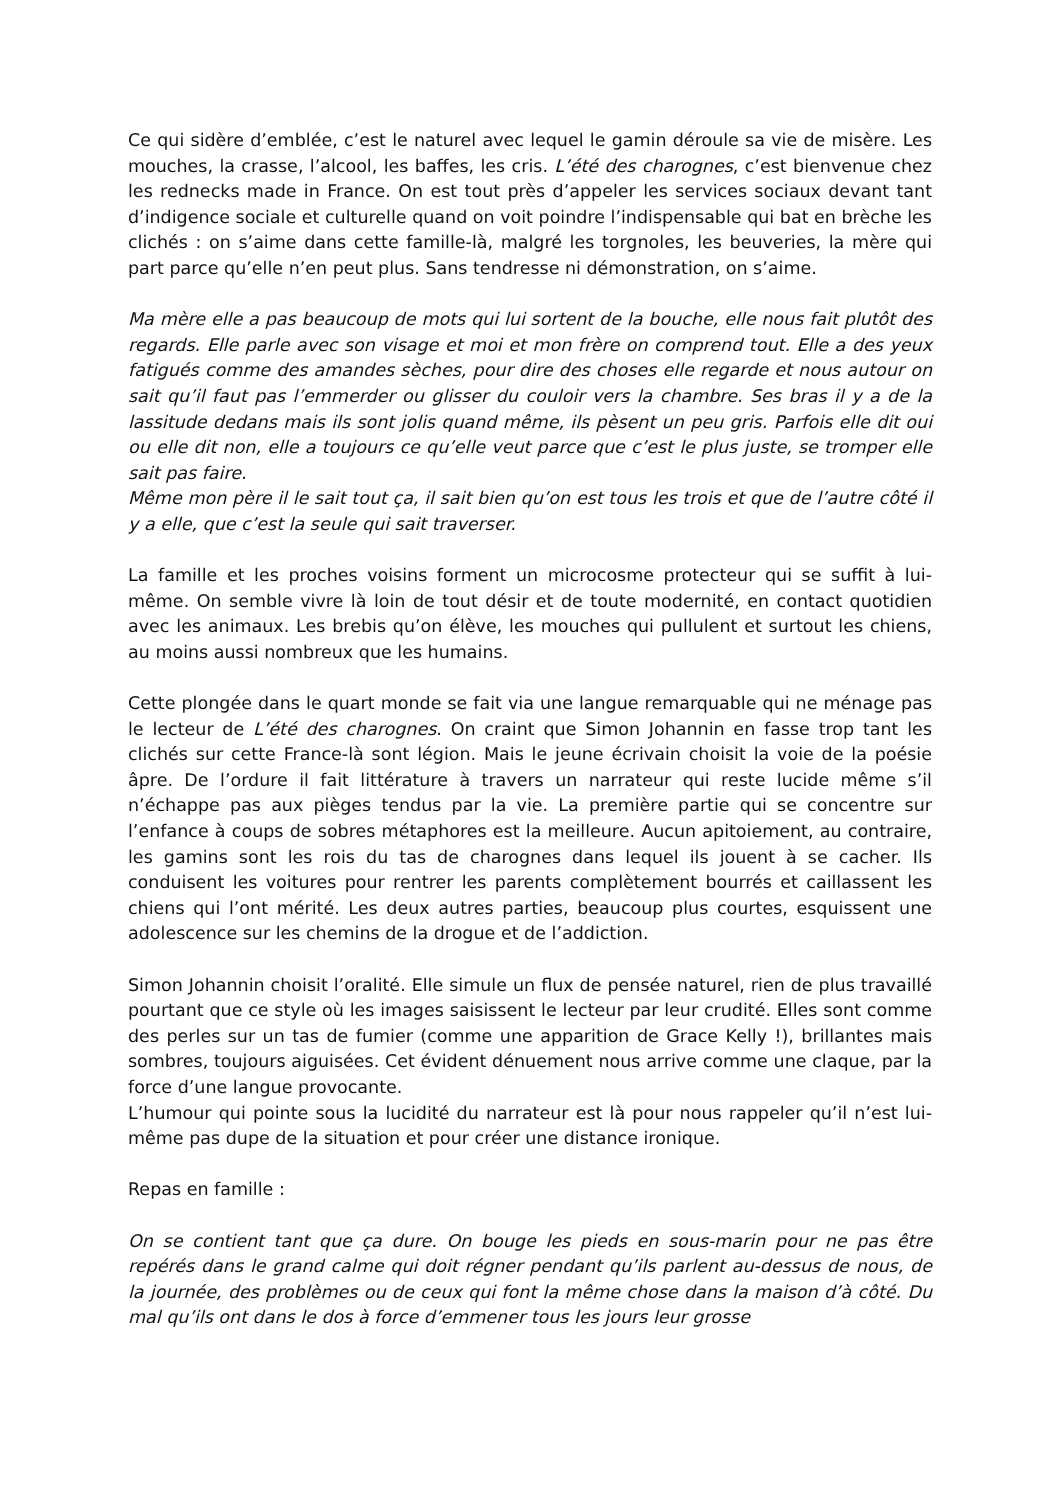Ce qui sidère d’emblée, c’est le naturel avec lequel le gamin déroule sa vie de misère. Les mouches, la crasse, l’alcool, les baffes, les cris. L’été des charognes, c’est bienvenue chez les rednecks made in France. On est tout près d’appeler les services sociaux devant tant d’indigence sociale et culturelle quand on voit poindre l’indispensable qui bat en brèche les clichés : on s’aime dans cette famille-là, malgré les torgnoles, les beuveries, la mère qui part parce qu’elle n’en peut plus. Sans tendresse ni démonstration, on s’aime.
Ma mère elle a pas beaucoup de mots qui lui sortent de la bouche, elle nous fait plutôt des regards. Elle parle avec son visage et moi et mon frère on comprend tout. Elle a des yeux fatigués comme des amandes sèches, pour dire des choses elle regarde et nous autour on sait qu’il faut pas l’emmerder ou glisser du couloir vers la chambre. Ses bras il y a de la lassitude dedans mais ils sont jolis quand même, ils pèsent un peu gris. Parfois elle dit oui ou elle dit non, elle a toujours ce qu’elle veut parce que c’est le plus juste, se tromper elle sait pas faire.
Même mon père il le sait tout ça, il sait bien qu’on est tous les trois et que de l’autre côté il y a elle, que c’est la seule qui sait traverser.
La famille et les proches voisins forment un microcosme protecteur qui se suffit à lui-même. On semble vivre là loin de tout désir et de toute modernité, en contact quotidien avec les animaux. Les brebis qu’on élève, les mouches qui pullulent et surtout les chiens, au moins aussi nombreux que les humains.
Cette plongée dans le quart monde se fait via une langue remarquable qui ne ménage pas le lecteur de L’été des charognes. On craint que Simon Johannin en fasse trop tant les clichés sur cette France-là sont légion. Mais le jeune écrivain choisit la voie de la poésie âpre. De l’ordure il fait littérature à travers un narrateur qui reste lucide même s’il n’échappe pas aux pièges tendus par la vie. La première partie qui se concentre sur l’enfance à coups de sobres métaphores est la meilleure. Aucun apitoiement, au contraire, les gamins sont les rois du tas de charognes dans lequel ils jouent à se cacher. Ils conduisent les voitures pour rentrer les parents complètement bourrés et caillassent les chiens qui l’ont mérité. Les deux autres parties, beaucoup plus courtes, esquissent une adolescence sur les chemins de la drogue et de l’addiction.
Simon Johannin choisit l’oralité. Elle simule un flux de pensée naturel, rien de plus travaillé pourtant que ce style où les images saisissent le lecteur par leur crudité. Elles sont comme des perles sur un tas de fumier (comme une apparition de Grace Kelly !), brillantes mais sombres, toujours aiguisées. Cet évident dénuement nous arrive comme une claque, par la force d’une langue provocante.
L’humour qui pointe sous la lucidité du narrateur est là pour nous rappeler qu’il n’est lui-même pas dupe de la situation et pour créer une distance ironique.
Repas en famille :
On se contient tant que ça dure. On bouge les pieds en sous-marin pour ne pas être repérés dans le grand calme qui doit régner pendant qu’ils parlent au-dessus de nous, de la journée, des problèmes ou de ceux qui font la même chose dans la maison d’à côté. Du mal qu’ils ont dans le dos à force d’emmener tous les jours leur grosse